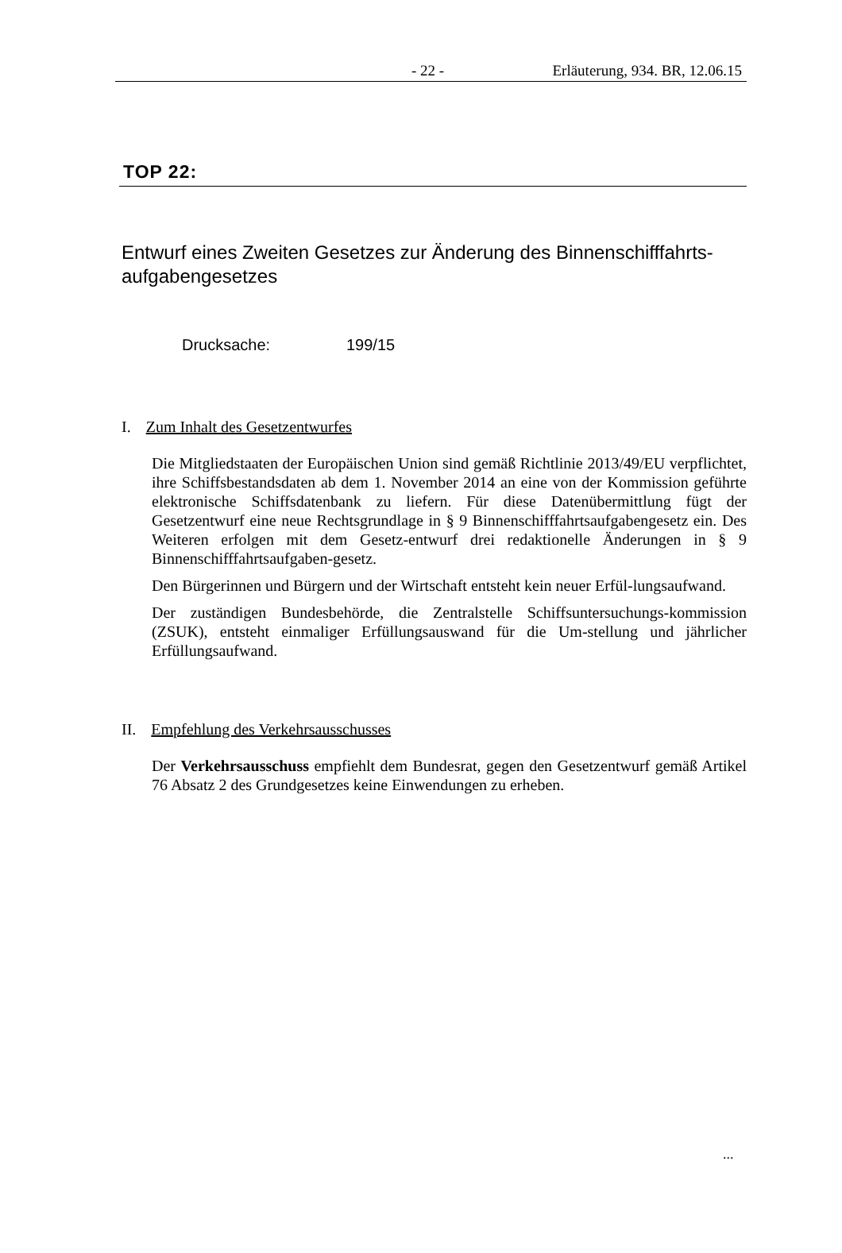- 22 - Erläuterung, 934. BR, 12.06.15
TOP 22:
Entwurf eines Zweiten Gesetzes zur Änderung des Binnenschifffahrts-
aufgabengesetzes
Drucksache: 199/15
I. Zum Inhalt des Gesetzentwurfes
Die Mitgliedstaaten der Europäischen Union sind gemäß Richtlinie 2013/49/EU verpflichtet, ihre Schiffsbestandsdaten ab dem 1. November 2014 an eine von der Kommission geführte elektronische Schiffsdatenbank zu liefern. Für diese Datenübermittlung fügt der Gesetzentwurf eine neue Rechtsgrundlage in § 9 Binnenschifffahrtsaufgabengesetz ein. Des Weiteren erfolgen mit dem Gesetz-entwurf drei redaktionelle Änderungen in § 9 Binnenschifffahrtsaufgaben-gesetz.
Den Bürgerinnen und Bürgern und der Wirtschaft entsteht kein neuer Erfül-lungsaufwand.
Der zuständigen Bundesbehörde, die Zentralstelle Schiffsuntersuchungs-kommission (ZSUK), entsteht einmaliger Erfüllungsauswand für die Um-stellung und jährlicher Erfüllungsaufwand.
II. Empfehlung des Verkehrsausschusses
Der Verkehrsausschuss empfiehlt dem Bundesrat, gegen den Gesetzentwurf gemäß Artikel 76 Absatz 2 des Grundgesetzes keine Einwendungen zu erheben.
...